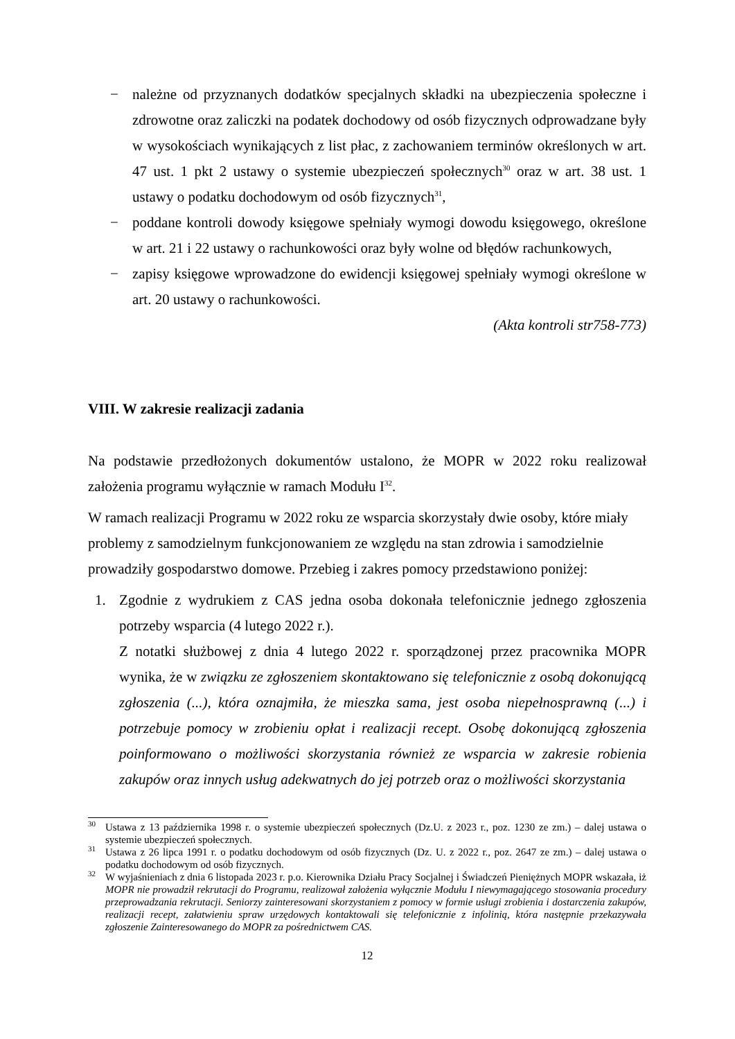− należne od przyznanych dodatków specjalnych składki na ubezpieczenia społeczne i zdrowotne oraz zaliczki na podatek dochodowy od osób fizycznych odprowadzane były w wysokościach wynikających z list płac, z zachowaniem terminów określonych w art. 47 ust. 1 pkt 2 ustawy o systemie ubezpieczeń społecznych<sup>30</sup> oraz w art. 38 ust. 1 ustawy o podatku dochodowym od osób fizycznych<sup>31</sup>,
− poddane kontroli dowody księgowe spełniały wymogi dowodu księgowego, określone w art. 21 i 22 ustawy o rachunkowości oraz były wolne od błędów rachunkowych,
− zapisy księgowe wprowadzone do ewidencji księgowej spełniały wymogi określone w art. 20 ustawy o rachunkowości.
(Akta kontroli str758-773)
VIII. W zakresie realizacji zadania
Na podstawie przedłożonych dokumentów ustalono, że MOPR w 2022 roku realizował założenia programu wyłącznie w ramach Modułu I<sup>32</sup>.
W ramach realizacji Programu w 2022 roku ze wsparcia skorzystały dwie osoby, które miały problemy z samodzielnym funkcjonowaniem ze względu na stan zdrowia i samodzielnie prowadziły gospodarstwo domowe. Przebieg i zakres pomocy przedstawiono poniżej:
1. Zgodnie z wydrukiem z CAS jedna osoba dokonała telefonicznie jednego zgłoszenia potrzeby wsparcia (4 lutego 2022 r.).
Z notatki służbowej z dnia 4 lutego 2022 r. sporządzonej przez pracownika MOPR wynika, że w związku ze zgłoszeniem skontaktowano się telefonicznie z osobą dokonującą zgłoszenia (...), która oznajmiła, że mieszka sama, jest osoba niepełnosprawną (...) i potrzebuje pomocy w zrobieniu opłat i realizacji recept. Osobę dokonującą zgłoszenia poinformowano o możliwości skorzystania również ze wsparcia w zakresie robienia zakupów oraz innych usług adekwatnych do jej potrzeb oraz o możliwości skorzystania
<sup>30</sup> Ustawa z 13 października 1998 r. o systemie ubezpieczeń społecznych (Dz.U. z 2023 r., poz. 1230 ze zm.) – dalej ustawa o systemie ubezpieczeń społecznych.
<sup>31</sup> Ustawa z 26 lipca 1991 r. o podatku dochodowym od osób fizycznych (Dz. U. z 2022 r., poz. 2647 ze zm.) – dalej ustawa o podatku dochodowym od osób fizycznych.
<sup>32</sup> W wyjaśnieniach z dnia 6 listopada 2023 r. p.o. Kierownika Działu Pracy Socjalnej i Świadczeń Pieniężnych MOPR wskazała, iż MOPR nie prowadził rekrutacji do Programu, realizował założenia wyłącznie Modułu I niewymagającego stosowania procedury przeprowadzania rekrutacji. Seniorzy zainteresowani skorzystaniem z pomocy w formie usługi zrobienia i dostarczenia zakupów, realizacji recept, załatwieniu spraw urzędowych kontaktowali się telefonicznie z infolinią, która następnie przekazywała zgłoszenie Zainteresowanego do MOPR za pośrednictwem CAS.
12